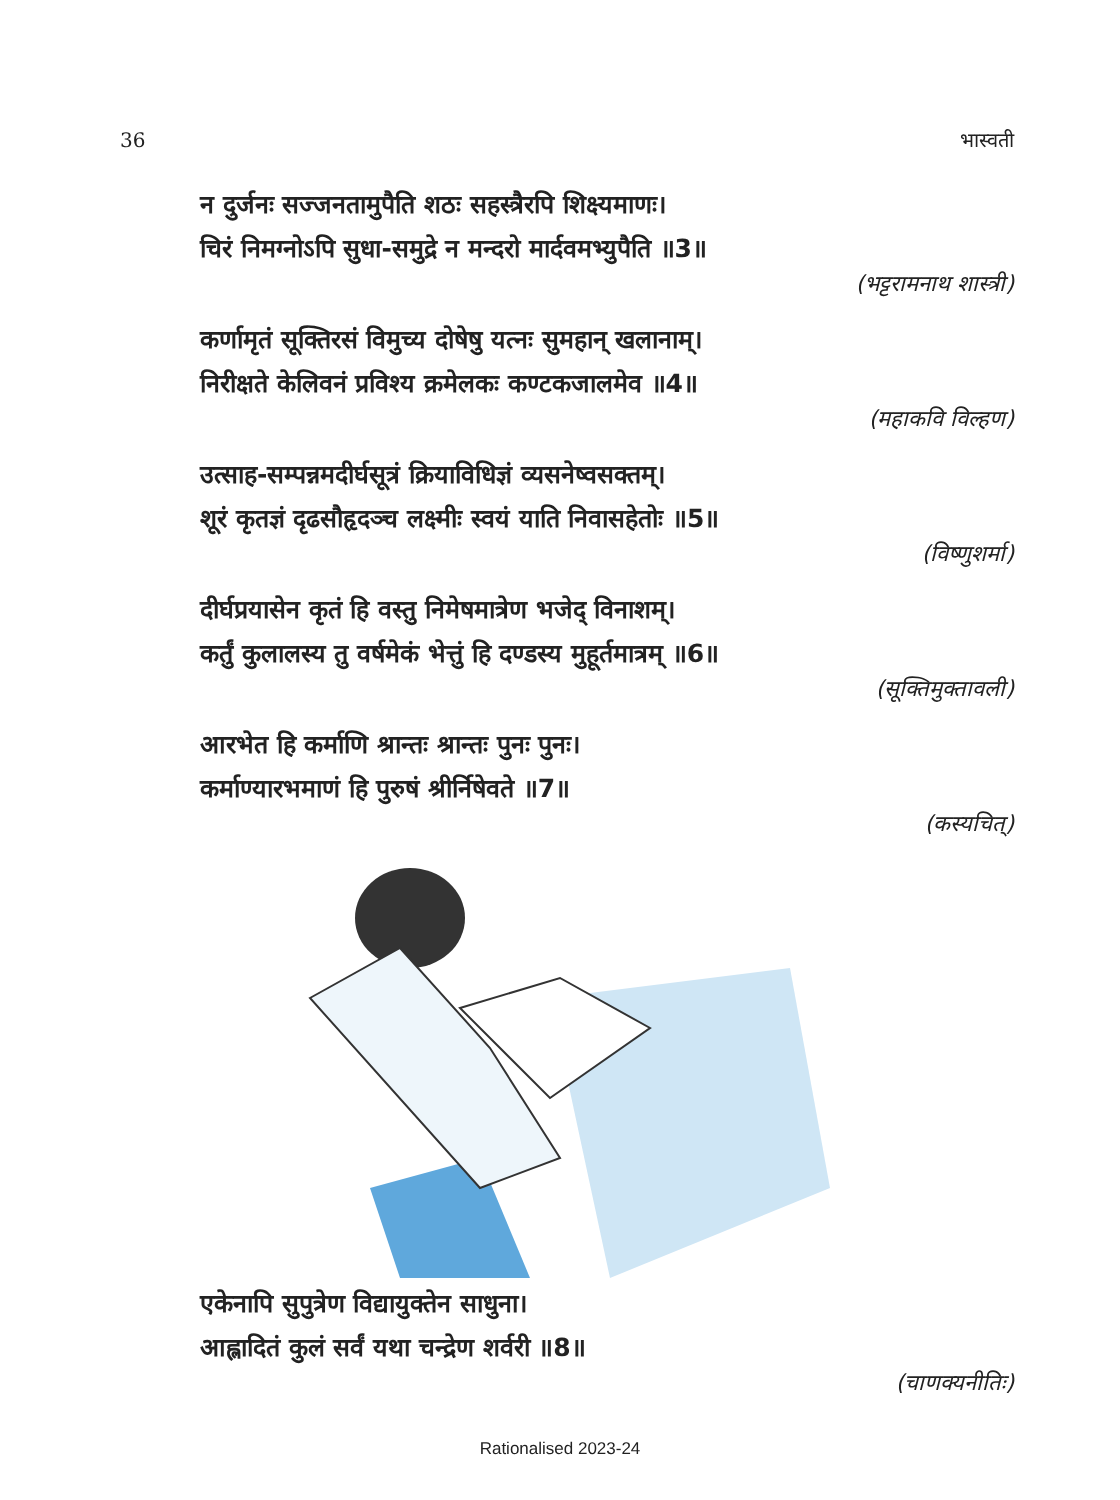36 भास्वती
न दुर्जनः सज्जनतामुपैति शठः सहस्त्रैरपि शिक्ष्यमाणः।
चिरं निमग्नोऽपि सुधा-समुद्रे न मन्दरो मार्दवमभ्युपैति ॥3॥
(भट्टरामनाथ शास्त्री)
कर्णामृतं सूक्तिरसं विमुच्य दोषेषु यत्नः सुमहान् खलानाम्।
निरीक्षते केलिवनं प्रविश्य क्रमेलकः कण्टकजालमेव ॥4॥
(महाकवि विल्हण)
उत्साह-सम्पन्नमदीर्घसूत्रं क्रियाविधिज्ञं व्यसनेष्वसक्तम्।
शूरं कृतज्ञं दृढसौहृदञ्च लक्ष्मीः स्वयं याति निवासहेतोः ॥5॥
(विष्णुशर्मा)
दीर्घप्रयासेन कृतं हि वस्तु निमेषमात्रेण भजेद् विनाशम्।
कर्तुं कुलालस्य तु वर्षमेकं भेत्तुं हि दण्डस्य मुहूर्तमात्रम् ॥6॥
(सूक्तिमुक्तावली)
आरभेत हि कर्माणि श्रान्तः श्रान्तः पुनः पुनः।
कर्माण्यारभमाणं हि पुरुषं श्रीर्निषेवते ॥7॥
(कस्यचित्)
एकेनापि सुपुत्रेण विद्यायुक्तेन साधुना।
आह्लादितं कुलं सर्वं यथा चन्द्रेण शर्वरी ॥8॥
(चाणक्यनीतिः)
Rationalised 2023-24